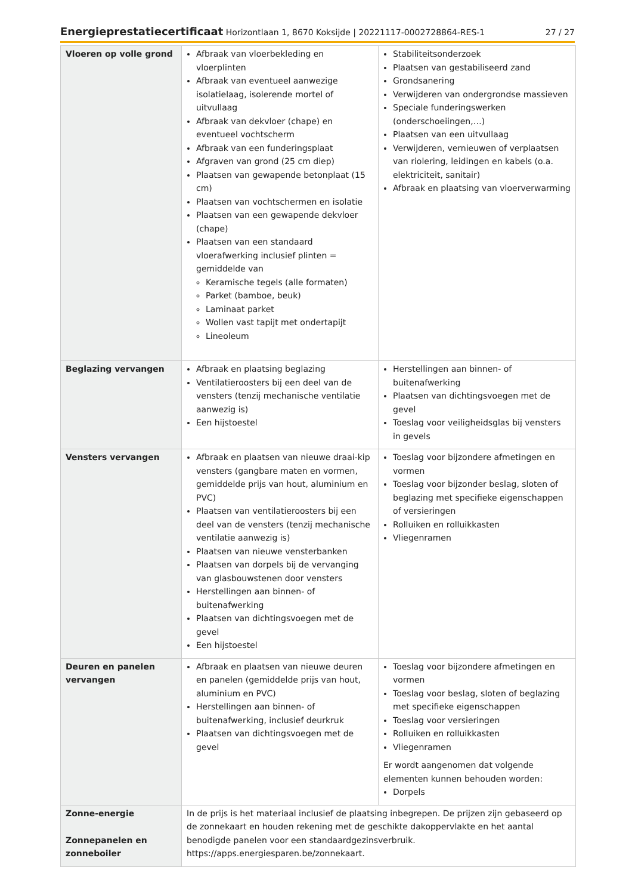Energieprestatiecertificaat Horizontlaan 1, 8670 Koksijde | 20221117-0002728864-RES-1 27 / 27
| Vloeren op volle grond | Afbraak van vloerbekleding en vloerplinten Afbraak van eventueel aanwezige isolatielaag, isolerende mortel of uitvullaag Afbraak van dekvloer (chape) en eventueel vochtscherm Afbraak van een funderingsplaat Afgraven van grond (25 cm diep) Plaatsen van gewapende betonplaat (15 cm) Plaatsen van vochtschermen en isolatie Plaatsen van een gewapende dekvloer (chape) Plaatsen van een standaard vloerafwerking inclusief plinten = gemiddelde van Keramische tegels (alle formaten) Parket (bamboe, beuk) Laminaat parket Wollen vast tapijt met ondertapijt Lineoleum | Stabiliteitsonderzoek Plaatsen van gestabiliseerd zand Grondsanering Verwijderen van ondergrondse massieven Speciale funderingswerken (onderschoeiingen,…) Plaatsen van een uitvullaag Verwijderen, vernieuwen of verplaatsen van riolering, leidingen en kabels (o.a. elektriciteit, sanitair) Afbraak en plaatsing van vloerverwarming |
| Beglazing vervangen | Afbraak en plaatsing beglazing Ventilatieroosters bij een deel van de vensters (tenzij mechanische ventilatie aanwezig is) Een hijstoestel | Herstellingen aan binnen- of buitenafwerking Plaatsen van dichtingsvoegen met de gevel Toeslag voor veiligheidsglas bij vensters in gevels |
| Vensters vervangen | Afbraak en plaatsen van nieuwe draai-kip vensters (gangbare maten en vormen, gemiddelde prijs van hout, aluminium en PVC) Plaatsen van ventilatieroosters bij een deel van de vensters (tenzij mechanische ventilatie aanwezig is) Plaatsen van nieuwe vensterbanken Plaatsen van dorpels bij de vervanging van glasbouwstenen door vensters Herstellingen aan binnen- of buitenafwerking Plaatsen van dichtingsvoegen met de gevel Een hijstoestel | Toeslag voor bijzondere afmetingen en vormen Toeslag voor bijzonder beslag, sloten of beglazing met specifieke eigenschappen of versieringen Rolluiken en rolluikkasten Vliegenramen |
| Deuren en panelen vervangen | Afbraak en plaatsen van nieuwe deuren en panelen (gemiddelde prijs van hout, aluminium en PVC) Herstellingen aan binnen- of buitenafwerking, inclusief deurkruk Plaatsen van dichtingsvoegen met de gevel | Toeslag voor bijzondere afmetingen en vormen Toeslag voor beslag, sloten of beglazing met specifieke eigenschappen Toeslag voor versieringen Rolluiken en rolluikkasten Vliegenramen Er wordt aangenomen dat volgende elementen kunnen behouden worden: Dorpels |
| Zonne-energie Zonnepanelen en zonneboiler | In de prijs is het materiaal inclusief de plaatsing inbegrepen. De prijzen zijn gebaseerd op de zonnekaart en houden rekening met de geschikte dakoppervlakte en het aantal benodigde panelen voor een standaardgezinsverbruik. https://apps.energiesparen.be/zonnekaart. | |